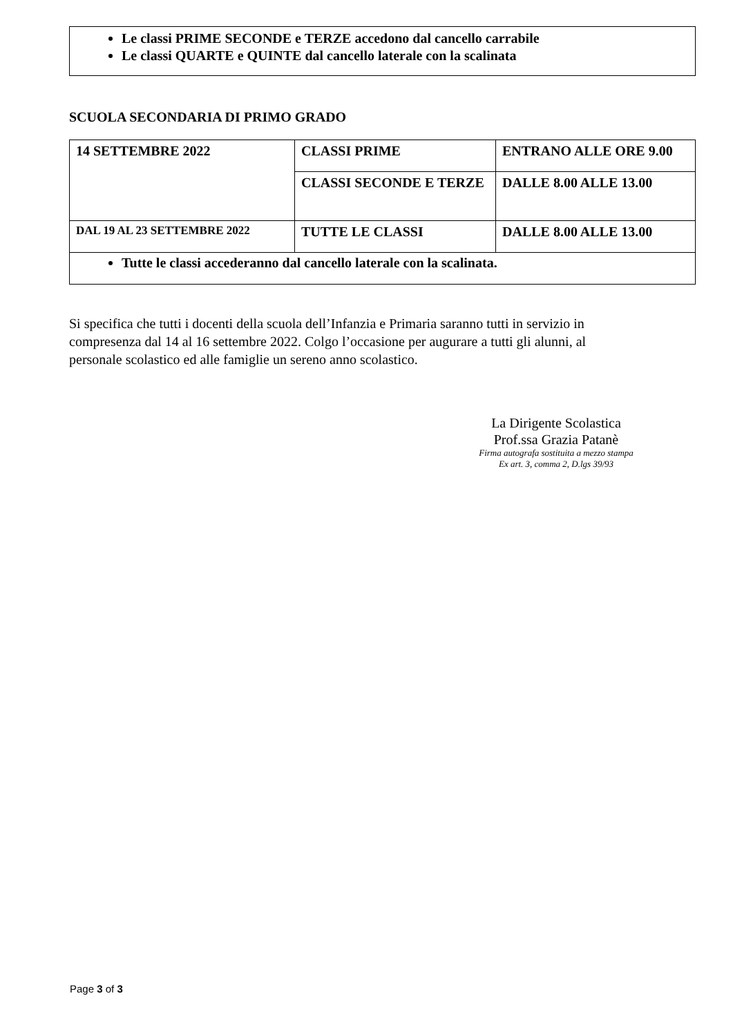Le classi PRIME SECONDE e TERZE accedono dal cancello carrabile
Le classi QUARTE e QUINTE dal cancello laterale con la scalinata
SCUOLA SECONDARIA DI PRIMO GRADO
| 14 SETTEMBRE 2022 | CLASSI PRIME | ENTRANO ALLE ORE 9.00 |
| | CLASSI SECONDE E TERZE | DALLE 8.00 ALLE 13.00 |
| DAL 19 AL 23 SETTEMBRE 2022 | TUTTE LE CLASSI | DALLE 8.00 ALLE 13.00 |
| Tutte le classi accederanno dal cancello laterale con la scalinata. | | |
Si specifica che tutti i docenti della scuola dell’Infanzia e Primaria saranno tutti in servizio in compresenza dal 14 al 16 settembre 2022. Colgo l’occasione per augurare a tutti gli alunni, al personale scolastico ed alle famiglie un sereno anno scolastico.
La Dirigente Scolastica
Prof.ssa Grazia Patanè
Firma autografa sostituita a mezzo stampa
Ex art. 3, comma 2, D.lgs 39/93
Page 3 of 3